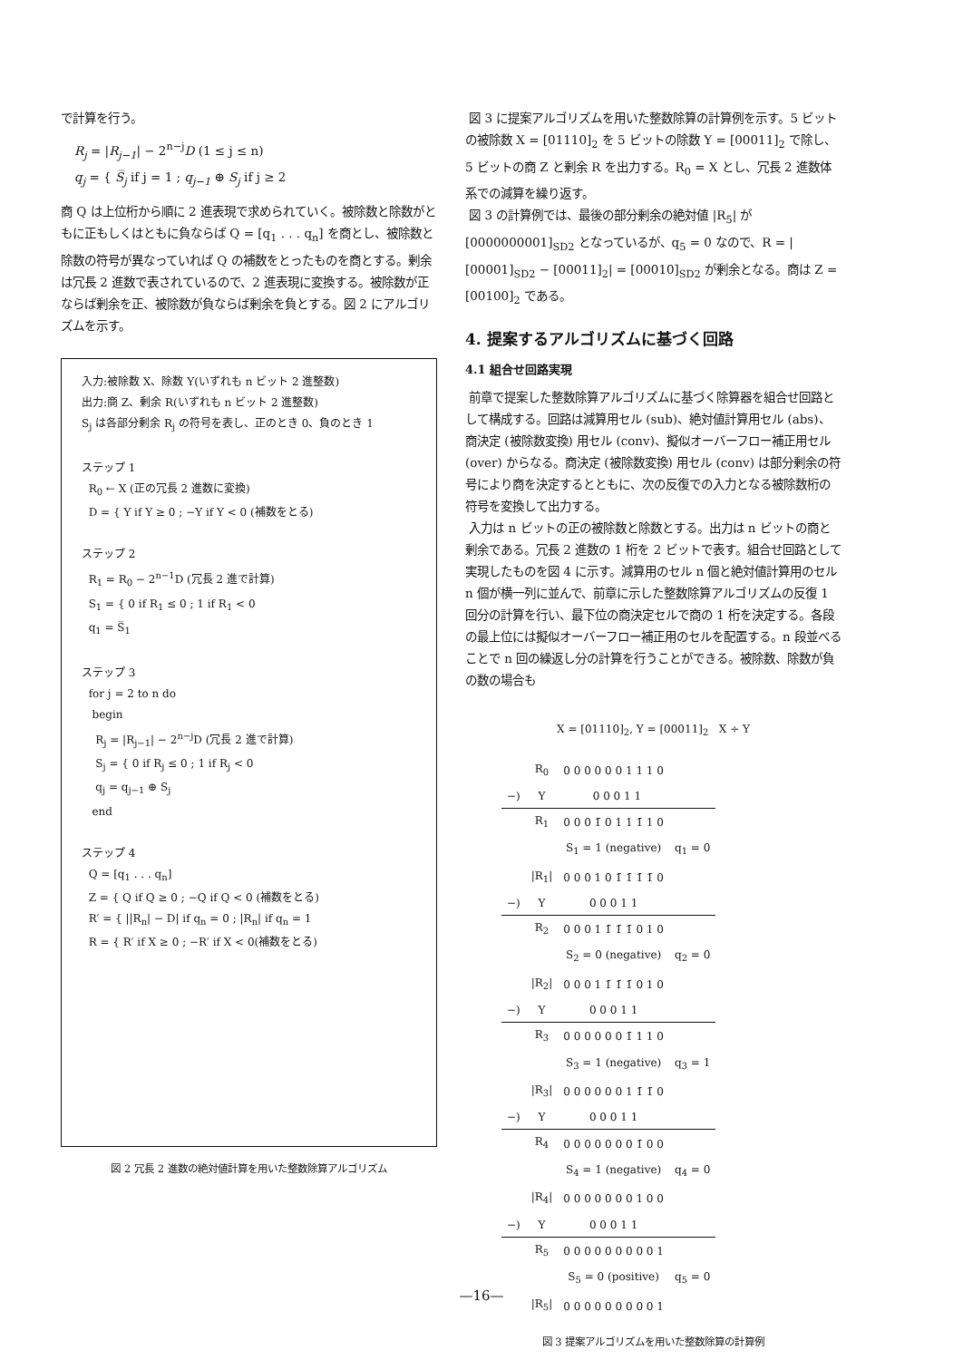で計算を行う。
R<sub>j</sub> = |R<sub>j−1</sub>| − 2<sup>n−j</sup>D (1 ≤ j ≤ n)
q<sub>j</sub> = { S̅<sub>j</sub> if j = 1 ; q<sub>j−1</sub> ⊕ S<sub>j</sub> if j ≥ 2
商 Q は上位桁から順に 2 進表現で求められていく。被除数と除数がともに正もしくはともに負ならば Q = [q<sub>1</sub> . . . q<sub>n</sub>] を商とし、被除数と除数の符号が異なっていれば Q の補数をとったものを商とする。剰余は冗長 2 進数で表されているので、2 進表現に変換する。被除数が正ならば剰余を正、被除数が負ならば剰余を負とする。図 2 にアルゴリズムを示す。
入力:被除数 X、除数 Y(いずれも n ビット 2 進整数)
出力:商 Z、剰余 R(いずれも n ビット 2 進整数)
S<sub>j</sub> は各部分剰余 R<sub>j</sub> の符号を表し、正のとき 0、負のとき 1
ステップ 1
R<sub>0</sub> ← X (正の冗長 2 進数に変換)
D = { Y if Y ≥ 0 ; −Y if Y < 0 (補数をとる)
ステップ 2
R<sub>1</sub> = R<sub>0</sub> − 2<sup>n−1</sup>D (冗長 2 進で計算)
S<sub>1</sub> = { 0 if R<sub>1</sub> ≤ 0 ; 1 if R<sub>1</sub> < 0
q<sub>1</sub> = S̅<sub>1</sub>
ステップ 3
for j = 2 to n do
begin
R<sub>j</sub> = |R<sub>j−1</sub>| − 2<sup>n−j</sup>D (冗長 2 進で計算)
S<sub>j</sub> = { 0 if R<sub>j</sub> ≤ 0 ; 1 if R<sub>j</sub> < 0
q<sub>j</sub> = q<sub>j−1</sub> ⊕ S<sub>j</sub>
end
ステップ 4
Q = [q<sub>1</sub> . . . q<sub>n</sub>]
Z = { Q if Q ≥ 0 ; −Q if Q < 0 (補数をとる)
R′ = { ||R<sub>n</sub>| − D| if q<sub>n</sub> = 0 ; |R<sub>n</sub>| if q<sub>n</sub> = 1
R = { R′ if X ≥ 0 ; −R′ if X < 0(補数をとる)
図 2 冗長 2 進数の絶対値計算を用いた整数除算アルゴリズム
図 3 に提案アルゴリズムを用いた整数除算の計算例を示す。5 ビットの被除数 X = [01110]<sub>2</sub> を 5 ビットの除数 Y = [00011]<sub>2</sub> で除し、5 ビットの商 Z と剰余 R を出力する。R<sub>0</sub> = X とし、冗長 2 進数体系での減算を繰り返す。
図 3 の計算例では、最後の部分剰余の絶対値 |R<sub>5</sub>| が [0000000001]<sub>SD2</sub> となっているが、q<sub>5</sub> = 0 なので、R = |[00001]<sub>SD2</sub> − [00011]<sub>2</sub>| = [00010]<sub>SD2</sub> が剰余となる。商は Z = [00100]<sub>2</sub> である。
4. 提案するアルゴリズムに基づく回路
4.1 組合せ回路実現
前章で提案した整数除算アルゴリズムに基づく除算器を組合せ回路として構成する。回路は減算用セル (sub)、絶対値計算用セル (abs)、商決定 (被除数変換) 用セル (conv)、擬似オーバーフロー補正用セル (over) からなる。商決定 (被除数変換) 用セル (conv) は部分剰余の符号により商を決定するとともに、次の反復での入力となる被除数桁の符号を変換して出力する。
入力は n ビットの正の被除数と除数とする。出力は n ビットの商と剰余である。冗長 2 進数の 1 桁を 2 ビットで表す。組合せ回路として実現したものを図 4 に示す。減算用のセル n 個と絶対値計算用のセル n 個が横一列に並んで、前章に示した整数除算アルゴリズムの反復 1 回分の計算を行い、最下位の商決定セルで商の 1 桁を決定する。各段の最上位には擬似オーバーフロー補正用のセルを配置する。n 段並べることで n 回の繰返し分の計算を行うことができる。被除数、除数が負の数の場合も
X = [01110]<sub>2</sub>, Y = [00011]<sub>2</sub> X ÷ Y
| | R<sub>0</sub> | 0 0 0 0 0 0 1 1 1 0 | |
| −) | Y | 0 0 0 1 1 | |
| | R<sub>1</sub> | 0 0 0 1̄ 0 1 1 1̄ 1 0 | |
| | | S<sub>1</sub> = 1 (negative) | q<sub>1</sub> = 0 |
| | /R<sub>1</sub>/ | 0 0 0 1 0 1̄ 1̄ 1̄ 1̄ 0 | |
| −) | Y | 0 0 0 1 1 | |
| | R<sub>2</sub> | 0 0 0 1 1̄ 1̄ 1̄ 0 1 0 | |
| | | S<sub>2</sub> = 0 (negative) | q<sub>2</sub> = 0 |
| | /R<sub>2</sub>/ | 0 0 0 1 1̄ 1̄ 1̄ 0 1 0 | |
| −) | Y | 0 0 0 1 1 | |
| | R<sub>3</sub> | 0 0 0 0 0 0 1̄ 1 1 0 | |
| | | S<sub>3</sub> = 1 (negative) | q<sub>3</sub> = 1 |
| | /R<sub>3</sub>/ | 0 0 0 0 0 0 1 1̄ 1̄ 0 | |
| −) | Y | 0 0 0 1 1 | |
| | R<sub>4</sub> | 0 0 0 0 0 0 0 1̄ 0 0 | |
| | | S<sub>4</sub> = 1 (negative) | q<sub>4</sub> = 0 |
| | /R<sub>4</sub>/ | 0 0 0 0 0 0 0 1 0 0 | |
| −) | Y | 0 0 0 1 1 | |
| | R<sub>5</sub> | 0 0 0 0 0 0 0 0 0 1 | |
| | | S<sub>5</sub> = 0 (positive) | q<sub>5</sub> = 0 |
| | /R<sub>5</sub>/ | 0 0 0 0 0 0 0 0 0 1 | |
図 3 提案アルゴリズムを用いた整数除算の計算例
—16—